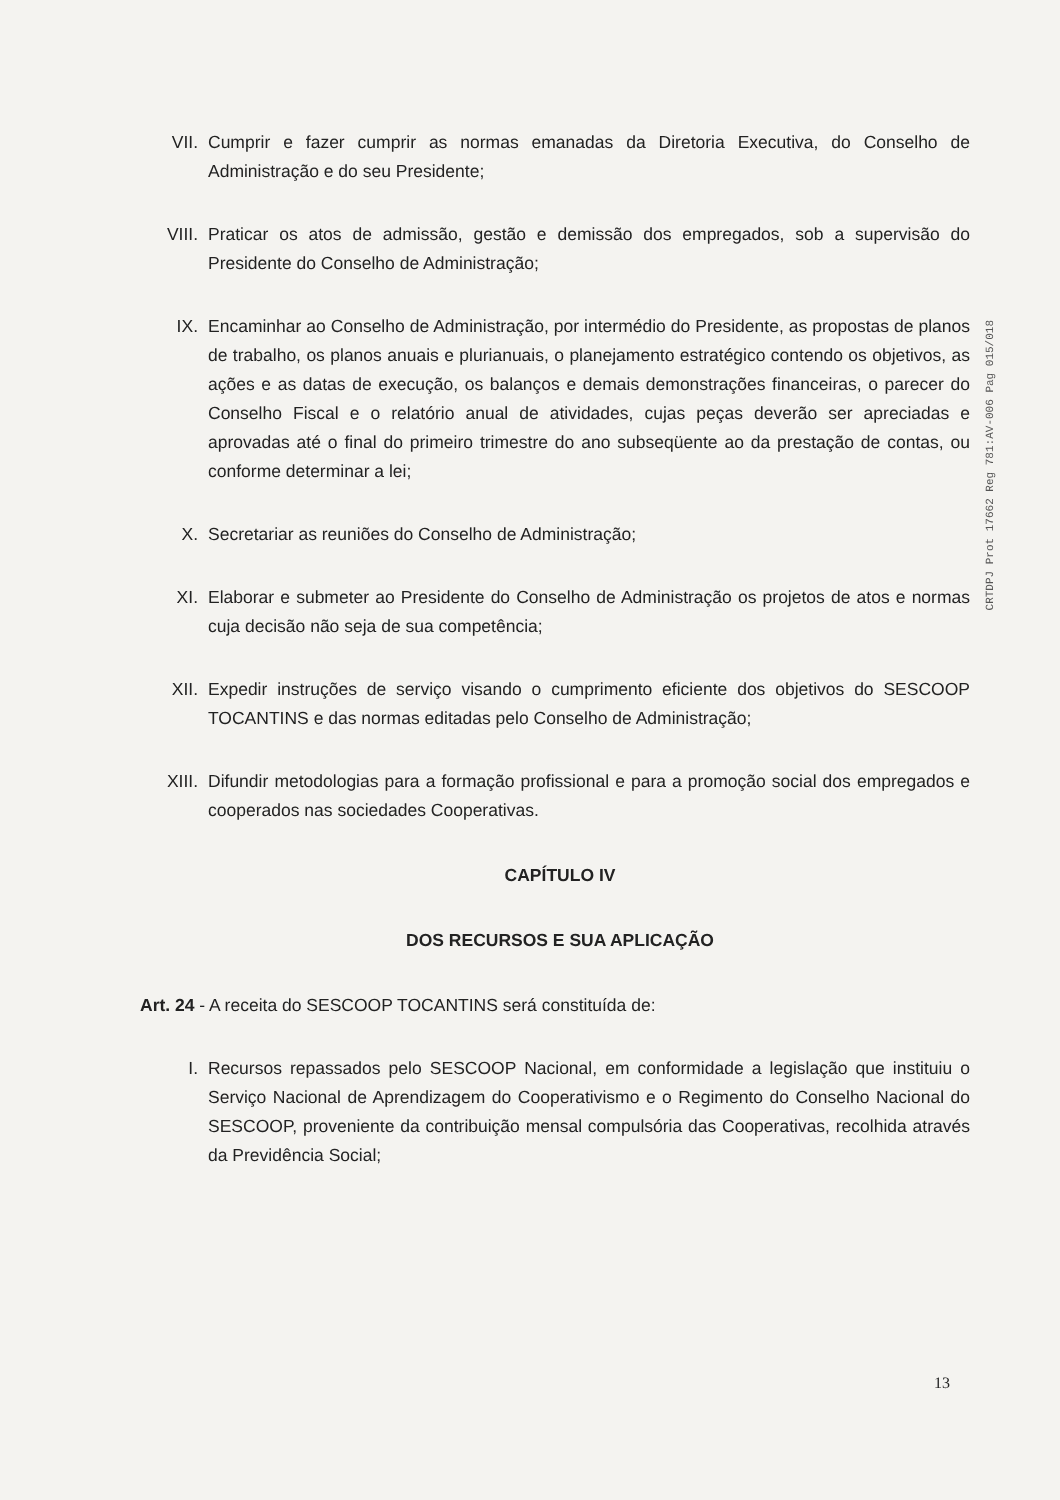VII. Cumprir e fazer cumprir as normas emanadas da Diretoria Executiva, do Conselho de Administração e do seu Presidente;
VIII.
Praticar os atos de admissão, gestão e demissão dos empregados, sob a supervisão do Presidente do Conselho de Administração;
IX. Encaminhar ao Conselho de Administração, por intermédio do Presidente, as propostas de planos de trabalho, os planos anuais e plurianuais, o planejamento estratégico contendo os objetivos, as ações e as datas de execução, os balanços e demais demonstrações financeiras, o parecer do Conselho Fiscal e o relatório anual de atividades, cujas peças deverão ser apreciadas e aprovadas até o final do primeiro trimestre do ano subseqüente ao da prestação de contas, ou conforme determinar a lei;
X. Secretariar as reuniões do Conselho de Administração;
XI. Elaborar e submeter ao Presidente do Conselho de Administração os projetos de atos e normas cuja decisão não seja de sua competência;
XII. Expedir instruções de serviço visando o cumprimento eficiente dos objetivos do SESCOOP TOCANTINS e das normas editadas pelo Conselho de Administração;
XIII.
Difundir metodologias para a formação profissional e para a promoção social dos empregados e cooperados nas sociedades Cooperativas.
CAPÍTULO IV
DOS RECURSOS E SUA APLICAÇÃO
Art. 24 - A receita do SESCOOP TOCANTINS será constituída de:
I. Recursos repassados pelo SESCOOP Nacional, em conformidade a legislação que instituiu o Serviço Nacional de Aprendizagem do Cooperativismo e o Regimento do Conselho Nacional do SESCOOP, proveniente da contribuição mensal compulsória das Cooperativas, recolhida através da Previdência Social;
CRTDPJ Prot 17662 Reg 781:AV-006 Pag 015/018
13